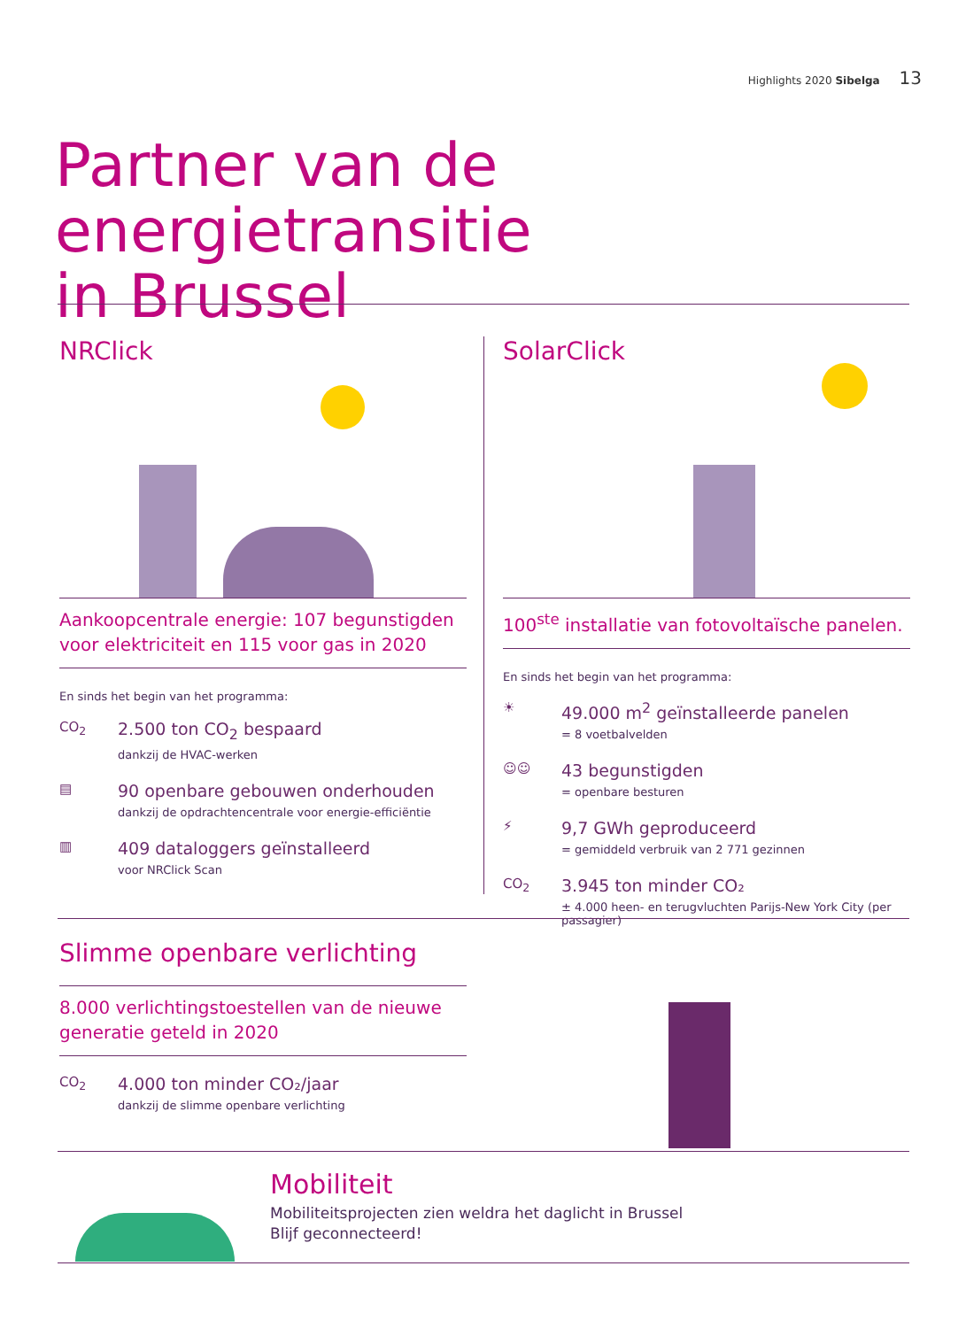Highlights 2020 Sibelga 13
Partner van de energietransitie
in Brussel
NRClick
Aankoopcentrale energie: 107 begunstigden voor elektriciteit en 115 voor gas in 2020
En sinds het begin van het programma:
CO<sub>2</sub>
2.500 ton CO<sub>2</sub> bespaard
dankzij de HVAC-werken
▤
90 openbare gebouwen onderhouden
dankzij de opdrachtencentrale voor energie-efficiëntie
▥
409 dataloggers geïnstalleerd
voor NRClick Scan
SolarClick
100<sup>ste</sup> installatie van fotovoltaïsche panelen.
En sinds het begin van het programma:
☀
49.000 m<sup>2</sup> geïnstalleerde panelen
= 8 voetbalvelden
☺☺
43 begunstigden
= openbare besturen
⚡
9,7 GWh geproduceerd
= gemiddeld verbruik van 2 771 gezinnen
CO<sub>2</sub>
3.945 ton minder CO₂
± 4.000 heen- en terugvluchten Parijs-New York City (per passagier)
Slimme openbare verlichting
8.000 verlichtingstoestellen van de nieuwe generatie geteld in 2020
CO<sub>2</sub>
4.000 ton minder CO₂/jaar
dankzij de slimme openbare verlichting
Mobiliteit
Mobiliteitsprojecten zien weldra het daglicht in Brussel
Blijf geconnecteerd!